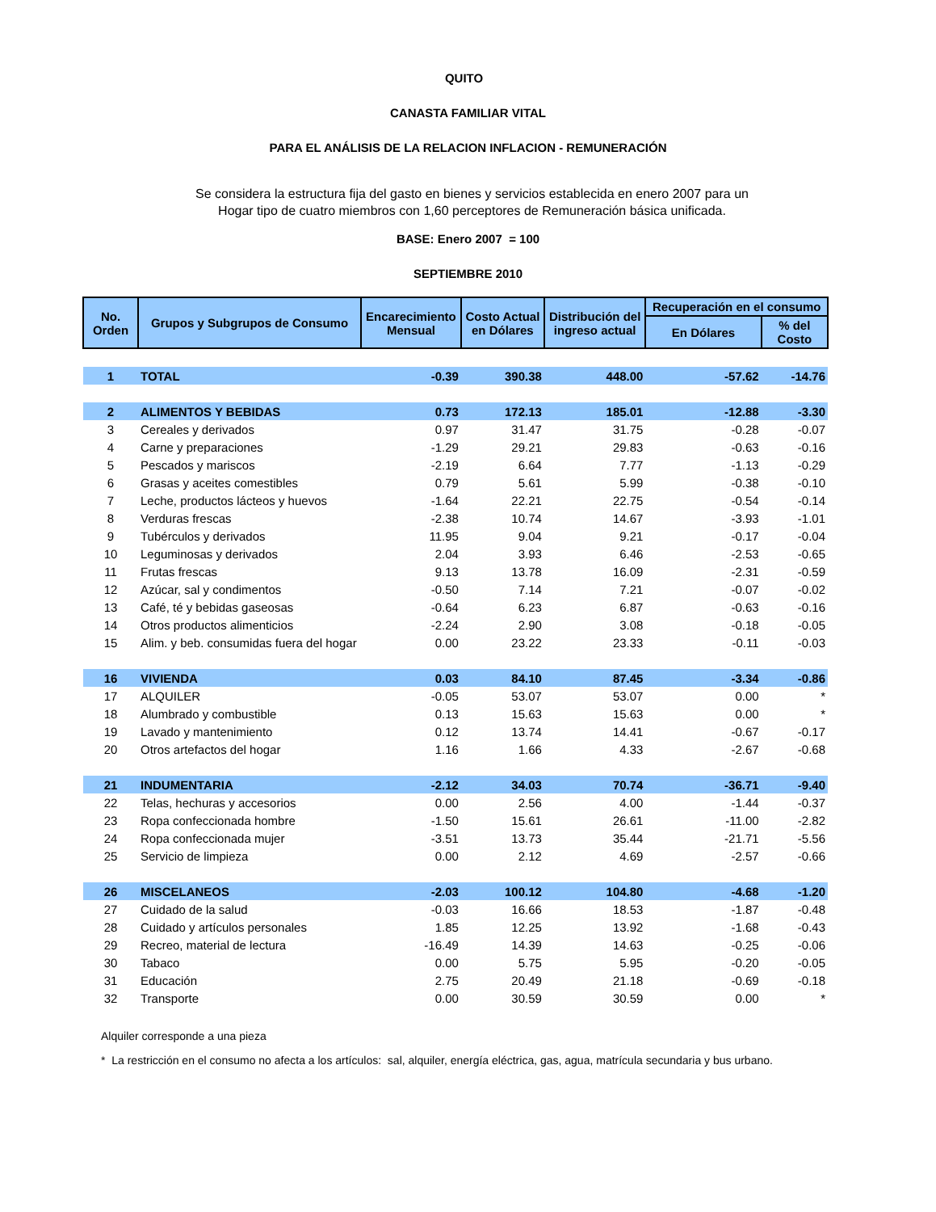QUITO
CANASTA FAMILIAR VITAL
PARA EL ANÁLISIS DE LA RELACION INFLACION - REMUNERACIÓN
Se considera la estructura fija del gasto en bienes y servicios establecida en enero 2007 para un Hogar tipo de cuatro miembros con 1,60 perceptores de Remuneración básica unificada.
BASE: Enero 2007 = 100
SEPTIEMBRE 2010
| No. Orden | Grupos y Subgrupos de Consumo | Encarecimiento Mensual | Costo Actual en Dólares | Distribución del ingreso actual | Recuperación en el consumo | |
| --- | --- | --- | --- | --- | --- | --- |
| | | | | | En Dólares | % del Costo |
| 1 | TOTAL | -0.39 | 390.38 | 448.00 | -57.62 | -14.76 |
| 2 | ALIMENTOS Y BEBIDAS | 0.73 | 172.13 | 185.01 | -12.88 | -3.30 |
| 3 | Cereales y derivados | 0.97 | 31.47 | 31.75 | -0.28 | -0.07 |
| 4 | Carne y preparaciones | -1.29 | 29.21 | 29.83 | -0.63 | -0.16 |
| 5 | Pescados y mariscos | -2.19 | 6.64 | 7.77 | -1.13 | -0.29 |
| 6 | Grasas y aceites comestibles | 0.79 | 5.61 | 5.99 | -0.38 | -0.10 |
| 7 | Leche, productos lácteos y huevos | -1.64 | 22.21 | 22.75 | -0.54 | -0.14 |
| 8 | Verduras frescas | -2.38 | 10.74 | 14.67 | -3.93 | -1.01 |
| 9 | Tubérculos y derivados | 11.95 | 9.04 | 9.21 | -0.17 | -0.04 |
| 10 | Leguminosas y derivados | 2.04 | 3.93 | 6.46 | -2.53 | -0.65 |
| 11 | Frutas frescas | 9.13 | 13.78 | 16.09 | -2.31 | -0.59 |
| 12 | Azúcar, sal y condimentos | -0.50 | 7.14 | 7.21 | -0.07 | -0.02 |
| 13 | Café, té y bebidas gaseosas | -0.64 | 6.23 | 6.87 | -0.63 | -0.16 |
| 14 | Otros productos alimenticios | -2.24 | 2.90 | 3.08 | -0.18 | -0.05 |
| 15 | Alim. y beb. consumidas fuera del hogar | 0.00 | 23.22 | 23.33 | -0.11 | -0.03 |
| 16 | VIVIENDA | 0.03 | 84.10 | 87.45 | -3.34 | -0.86 |
| 17 | ALQUILER | -0.05 | 53.07 | 53.07 | 0.00 | * |
| 18 | Alumbrado y combustible | 0.13 | 15.63 | 15.63 | 0.00 | * |
| 19 | Lavado y mantenimiento | 0.12 | 13.74 | 14.41 | -0.67 | -0.17 |
| 20 | Otros artefactos del hogar | 1.16 | 1.66 | 4.33 | -2.67 | -0.68 |
| 21 | INDUMENTARIA | -2.12 | 34.03 | 70.74 | -36.71 | -9.40 |
| 22 | Telas, hechuras y accesorios | 0.00 | 2.56 | 4.00 | -1.44 | -0.37 |
| 23 | Ropa confeccionada hombre | -1.50 | 15.61 | 26.61 | -11.00 | -2.82 |
| 24 | Ropa confeccionada mujer | -3.51 | 13.73 | 35.44 | -21.71 | -5.56 |
| 25 | Servicio de limpieza | 0.00 | 2.12 | 4.69 | -2.57 | -0.66 |
| 26 | MISCELANEOS | -2.03 | 100.12 | 104.80 | -4.68 | -1.20 |
| 27 | Cuidado de la salud | -0.03 | 16.66 | 18.53 | -1.87 | -0.48 |
| 28 | Cuidado y artículos personales | 1.85 | 12.25 | 13.92 | -1.68 | -0.43 |
| 29 | Recreo, material de lectura | -16.49 | 14.39 | 14.63 | -0.25 | -0.06 |
| 30 | Tabaco | 0.00 | 5.75 | 5.95 | -0.20 | -0.05 |
| 31 | Educación | 2.75 | 20.49 | 21.18 | -0.69 | -0.18 |
| 32 | Transporte | 0.00 | 30.59 | 30.59 | 0.00 | * |
Alquiler corresponde a una pieza
* La restricción en el consumo no afecta a los artículos: sal, alquiler, energía eléctrica, gas, agua, matrícula secundaria y bus urbano.